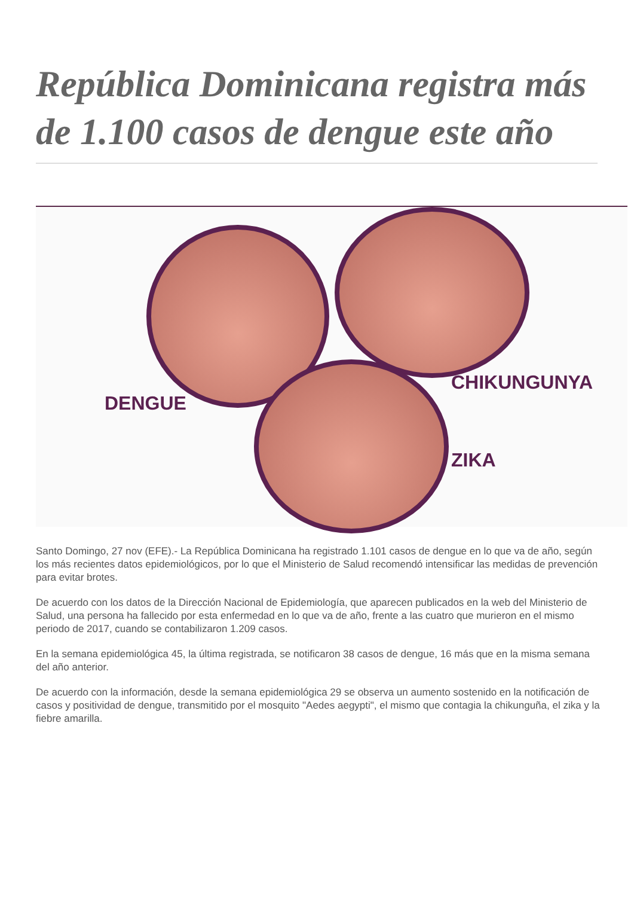República Dominicana registra más de 1.100 casos de dengue este año
DENGUE
CHIKUNGUNYA
ZIKA
Santo Domingo, 27 nov (EFE).- La República Dominicana ha registrado 1.101 casos de dengue en lo que va de año, según los más recientes datos epidemiológicos, por lo que el Ministerio de Salud recomendó intensificar las medidas de prevención para evitar brotes.
De acuerdo con los datos de la Dirección Nacional de Epidemiología, que aparecen publicados en la web del Ministerio de Salud, una persona ha fallecido por esta enfermedad en lo que va de año, frente a las cuatro que murieron en el mismo periodo de 2017, cuando se contabilizaron 1.209 casos.
En la semana epidemiológica 45, la última registrada, se notificaron 38 casos de dengue, 16 más que en la misma semana del año anterior.
De acuerdo con la información, desde la semana epidemiológica 29 se observa un aumento sostenido en la notificación de casos y positividad de dengue, transmitido por el mosquito "Aedes aegypti", el mismo que contagia la chikunguña, el zika y la fiebre amarilla.